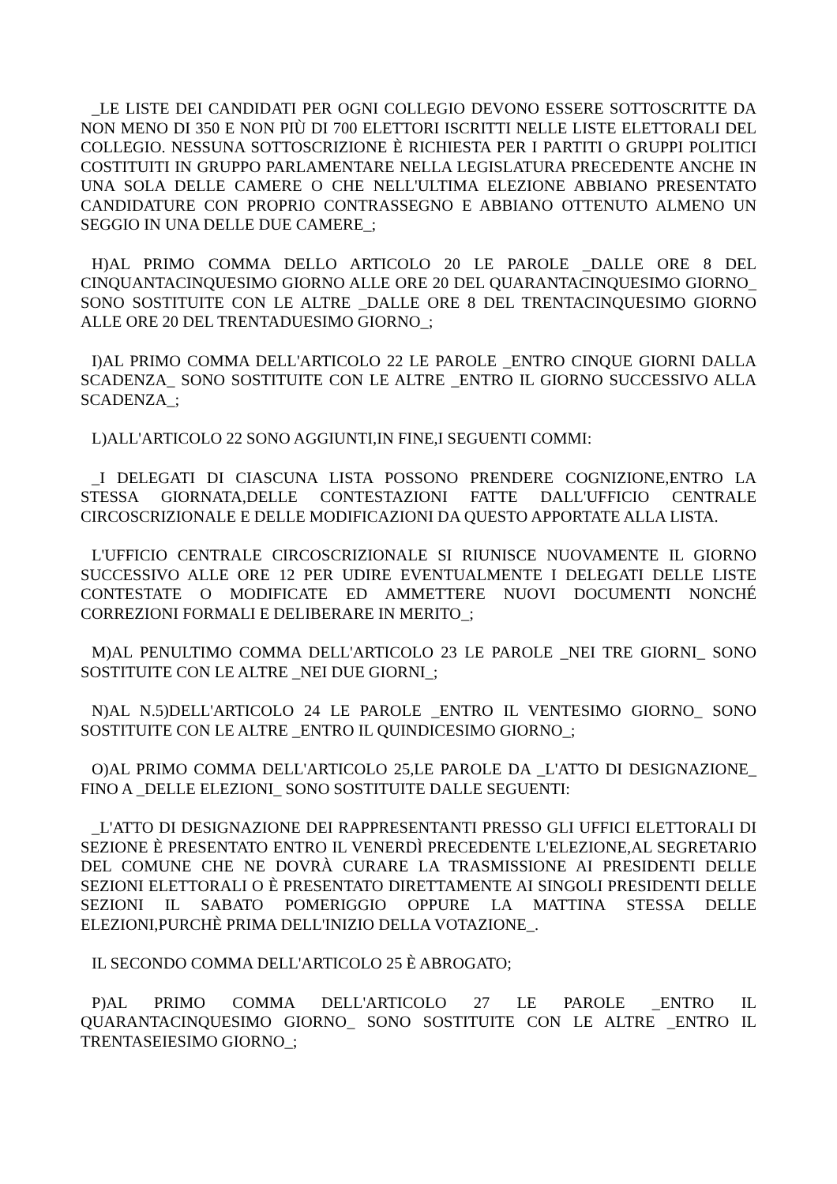_LE LISTE DEI CANDIDATI PER OGNI COLLEGIO DEVONO ESSERE SOTTOSCRITTE DA NON MENO DI 350 E NON PIÙ DI 700 ELETTORI ISCRITTI NELLE LISTE ELETTORALI DEL COLLEGIO. NESSUNA SOTTOSCRIZIONE È RICHIESTA PER I PARTITI O GRUPPI POLITICI COSTITUITI IN GRUPPO PARLAMENTARE NELLA LEGISLATURA PRECEDENTE ANCHE IN UNA SOLA DELLE CAMERE O CHE NELL'ULTIMA ELEZIONE ABBIANO PRESENTATO CANDIDATURE CON PROPRIO CONTRASSEGNO E ABBIANO OTTENUTO ALMENO UN SEGGIO IN UNA DELLE DUE CAMERE_;
H)AL PRIMO COMMA DELLO ARTICOLO 20 LE PAROLE _DALLE ORE 8 DEL CINQUANTACINQUESIMO GIORNO ALLE ORE 20 DEL QUARANTACINQUESIMO GIORNO_ SONO SOSTITUITE CON LE ALTRE _DALLE ORE 8 DEL TRENTACINQUESIMO GIORNO ALLE ORE 20 DEL TRENTADUESIMO GIORNO_;
I)AL PRIMO COMMA DELL'ARTICOLO 22 LE PAROLE _ENTRO CINQUE GIORNI DALLA SCADENZA_ SONO SOSTITUITE CON LE ALTRE _ENTRO IL GIORNO SUCCESSIVO ALLA SCADENZA_;
L)ALL'ARTICOLO 22 SONO AGGIUNTI,IN FINE,I SEGUENTI COMMI:
_I DELEGATI DI CIASCUNA LISTA POSSONO PRENDERE COGNIZIONE,ENTRO LA STESSA GIORNATA,DELLE CONTESTAZIONI FATTE DALL'UFFICIO CENTRALE CIRCOSCRIZIONALE E DELLE MODIFICAZIONI DA QUESTO APPORTATE ALLA LISTA.
L'UFFICIO CENTRALE CIRCOSCRIZIONALE SI RIUNISCE NUOVAMENTE IL GIORNO SUCCESSIVO ALLE ORE 12 PER UDIRE EVENTUALMENTE I DELEGATI DELLE LISTE CONTESTATE O MODIFICATE ED AMMETTERE NUOVI DOCUMENTI NONCHÉ CORREZIONI FORMALI E DELIBERARE IN MERITO_;
M)AL PENULTIMO COMMA DELL'ARTICOLO 23 LE PAROLE _NEI TRE GIORNI_ SONO SOSTITUITE CON LE ALTRE _NEI DUE GIORNI_;
N)AL N.5)DELL'ARTICOLO 24 LE PAROLE _ENTRO IL VENTESIMO GIORNO_ SONO SOSTITUITE CON LE ALTRE _ENTRO IL QUINDICESIMO GIORNO_;
O)AL PRIMO COMMA DELL'ARTICOLO 25,LE PAROLE DA _L'ATTO DI DESIGNAZIONE_ FINO A _DELLE ELEZIONI_ SONO SOSTITUITE DALLE SEGUENTI:
_L'ATTO DI DESIGNAZIONE DEI RAPPRESENTANTI PRESSO GLI UFFICI ELETTORALI DI SEZIONE È PRESENTATO ENTRO IL VENERDÌ PRECEDENTE L'ELEZIONE,AL SEGRETARIO DEL COMUNE CHE NE DOVRÀ CURARE LA TRASMISSIONE AI PRESIDENTI DELLE SEZIONI ELETTORALI O È PRESENTATO DIRETTAMENTE AI SINGOLI PRESIDENTI DELLE SEZIONI IL SABATO POMERIGGIO OPPURE LA MATTINA STESSA DELLE ELEZIONI,PURCHÈ PRIMA DELL'INIZIO DELLA VOTAZIONE_.
IL SECONDO COMMA DELL'ARTICOLO 25 È ABROGATO;
P)AL PRIMO COMMA DELL'ARTICOLO 27 LE PAROLE _ENTRO IL QUARANTACINQUESIMO GIORNO_ SONO SOSTITUITE CON LE ALTRE _ENTRO IL TRENTASEIESIMO GIORNO_;